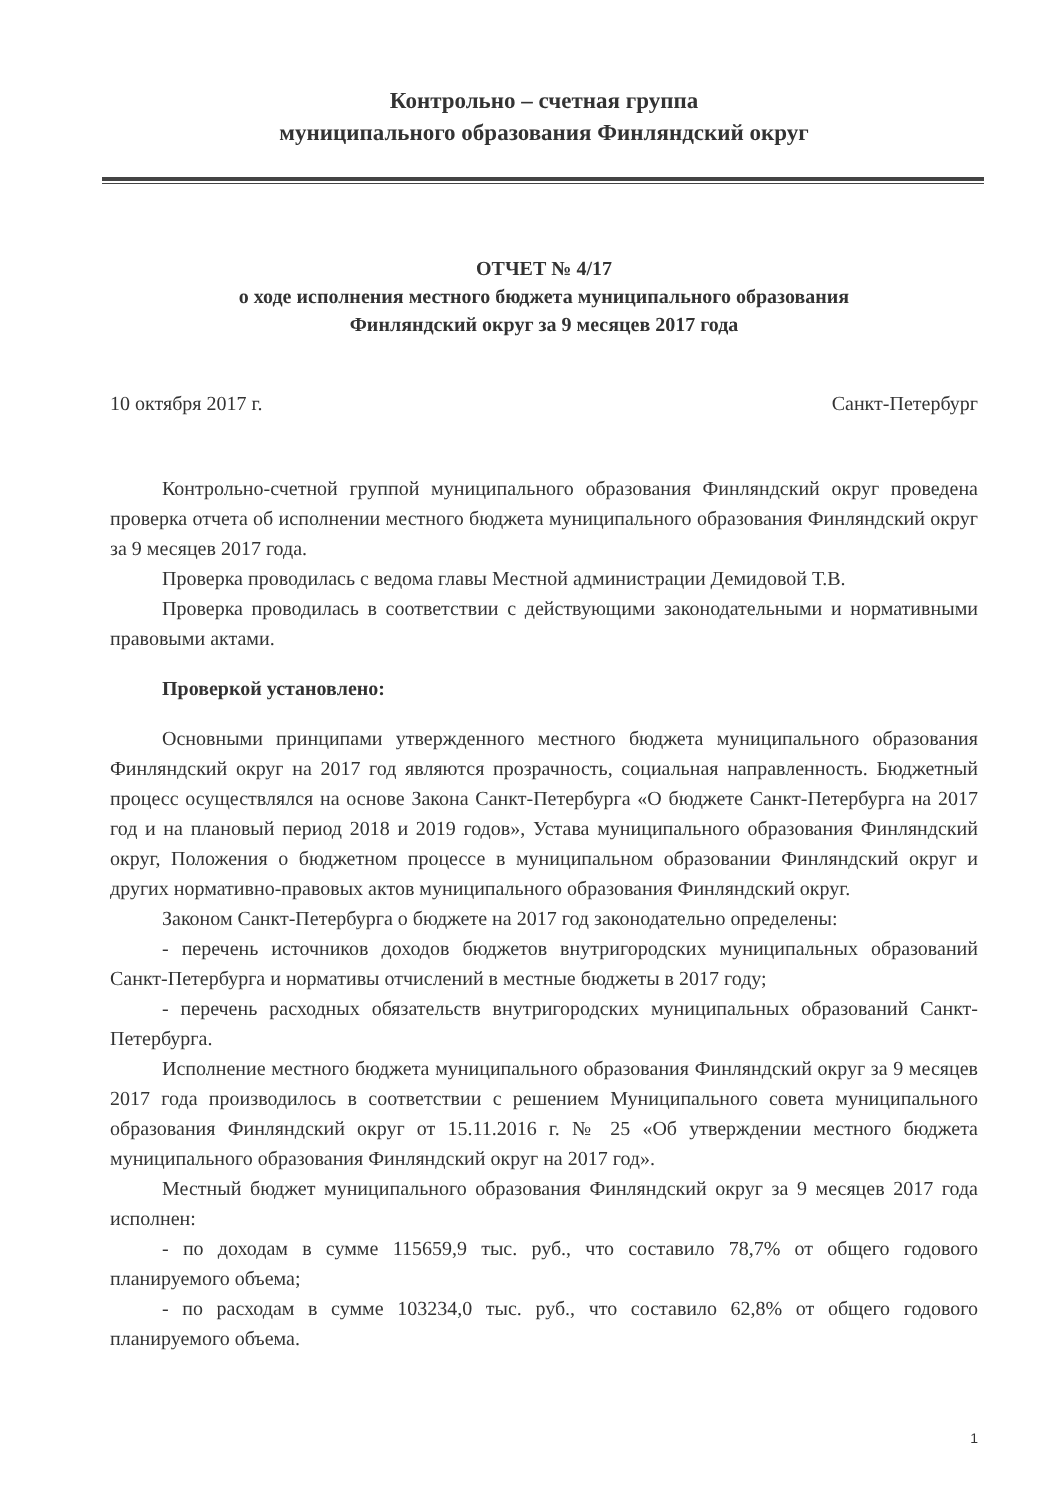Контрольно – счетная группа
муниципального образования Финляндский округ
ОТЧЕТ № 4/17
о ходе исполнения местного бюджета муниципального образования
Финляндский округ за 9 месяцев 2017 года
10 октября 2017 г. Санкт-Петербург
Контрольно-счетной группой муниципального образования Финляндский округ проведена проверка отчета об исполнении местного бюджета муниципального образования Финляндский округ за 9 месяцев 2017 года.
Проверка проводилась с ведома главы Местной администрации Демидовой Т.В.
Проверка проводилась в соответствии с действующими законодательными и нормативными правовыми актами.
Проверкой установлено:
Основными принципами утвержденного местного бюджета муниципального образования Финляндский округ на 2017 год являются прозрачность, социальная направленность. Бюджетный процесс осуществлялся на основе Закона Санкт-Петербурга «О бюджете Санкт-Петербурга на 2017 год и на плановый период 2018 и 2019 годов», Устава муниципального образования Финляндский округ, Положения о бюджетном процессе в муниципальном образовании Финляндский округ и других нормативно-правовых актов муниципального образования Финляндский округ.
Законом Санкт-Петербурга о бюджете на 2017 год законодательно определены:
- перечень источников доходов бюджетов внутригородских муниципальных образований Санкт-Петербурга и нормативы отчислений в местные бюджеты в 2017 году;
- перечень расходных обязательств внутригородских муниципальных образований Санкт-Петербурга.
Исполнение местного бюджета муниципального образования Финляндский округ за 9 месяцев 2017 года производилось в соответствии с решением Муниципального совета муниципального образования Финляндский округ от 15.11.2016 г. № 25 «Об утверждении местного бюджета муниципального образования Финляндский округ на 2017 год».
Местный бюджет муниципального образования Финляндский округ за 9 месяцев 2017 года исполнен:
- по доходам в сумме 115659,9 тыс. руб., что составило 78,7% от общего годового планируемого объема;
- по расходам в сумме 103234,0 тыс. руб., что составило 62,8% от общего годового планируемого объема.
1